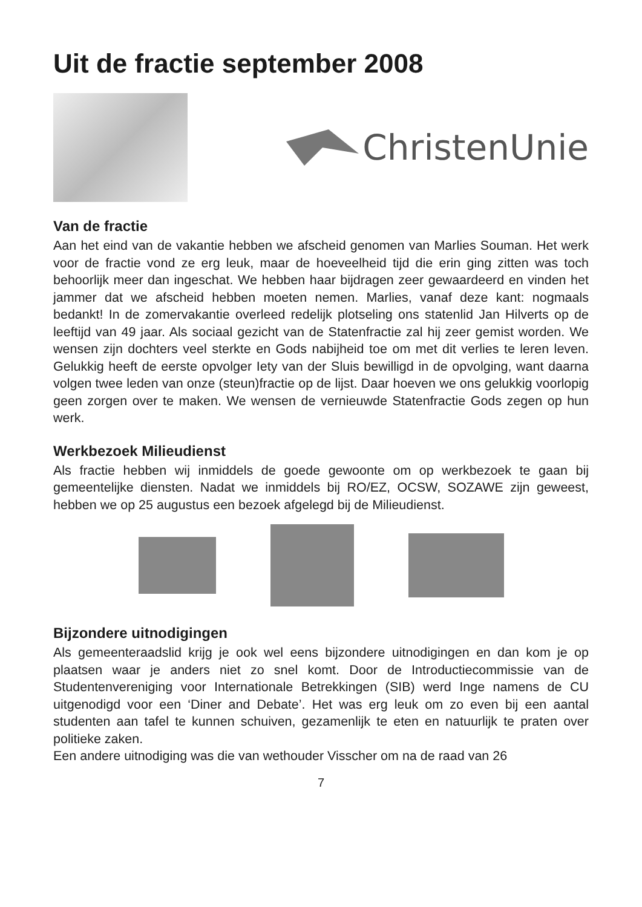Uit de fractie september 2008
ChristenUnie
Van de fractie
Aan het eind van de vakantie hebben we afscheid genomen van Marlies Souman. Het werk voor de fractie vond ze erg leuk, maar de hoeveelheid tijd die erin ging zitten was toch behoorlijk meer dan ingeschat. We hebben haar bijdragen zeer gewaardeerd en vinden het jammer dat we afscheid hebben moeten nemen. Marlies, vanaf deze kant: nogmaals bedankt! In de zomervakantie overleed redelijk plotseling ons statenlid Jan Hilverts op de leeftijd van 49 jaar. Als sociaal gezicht van de Statenfractie zal hij zeer gemist worden. We wensen zijn dochters veel sterkte en Gods nabijheid toe om met dit verlies te leren leven. Gelukkig heeft de eerste opvolger Iety van der Sluis bewilligd in de opvolging, want daarna volgen twee leden van onze (steun)fractie op de lijst. Daar hoeven we ons gelukkig voorlopig geen zorgen over te maken. We wensen de vernieuwde Statenfractie Gods zegen op hun werk.
Werkbezoek Milieudienst
Als fractie hebben wij inmiddels de goede gewoonte om op werkbezoek te gaan bij gemeentelijke diensten. Nadat we inmiddels bij RO/EZ, OCSW, SOZAWE zijn geweest, hebben we op 25 augustus een bezoek afgelegd bij de Milieudienst.
Bijzondere uitnodigingen
Als gemeenteraadslid krijg je ook wel eens bijzondere uitnodigingen en dan kom je op plaatsen waar je anders niet zo snel komt. Door de Introductiecommissie van de Studentenvereniging voor Internationale Betrekkingen (SIB) werd Inge namens de CU uitgenodigd voor een ‘Diner and Debate’. Het was erg leuk om zo even bij een aantal studenten aan tafel te kunnen schuiven, gezamenlijk te eten en natuurlijk te praten over politieke zaken.
Een andere uitnodiging was die van wethouder Visscher om na de raad van 26
7